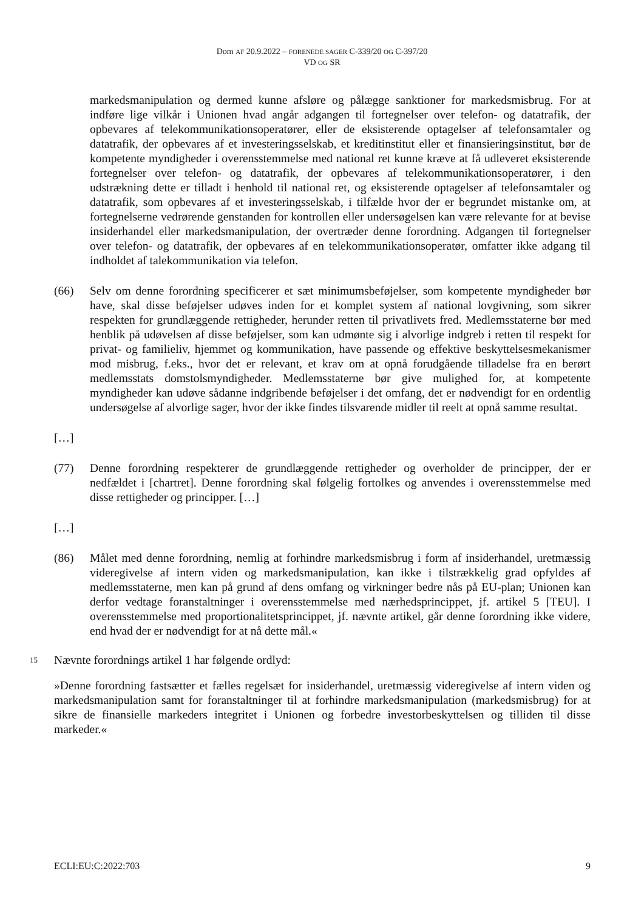Dom AF 20.9.2022 – FORENEDE SAGER C-339/20 OG C-397/20
VD OG SR
markedsmanipulation og dermed kunne afsløre og pålægge sanktioner for markedsmisbrug. For at indføre lige vilkår i Unionen hvad angår adgangen til fortegnelser over telefon- og datatrafik, der opbevares af telekommunikationsoperatører, eller de eksisterende optagelser af telefonsamtaler og datatrafik, der opbevares af et investeringsselskab, et kreditinstitut eller et finansieringsinstitut, bør de kompetente myndigheder i overensstemmelse med national ret kunne kræve at få udleveret eksisterende fortegnelser over telefon- og datatrafik, der opbevares af telekommunikationsoperatører, i den udstrækning dette er tilladt i henhold til national ret, og eksisterende optagelser af telefonsamtaler og datatrafik, som opbevares af et investeringsselskab, i tilfælde hvor der er begrundet mistanke om, at fortegnelserne vedrørende genstanden for kontrollen eller undersøgelsen kan være relevante for at bevise insiderhandel eller markedsmanipulation, der overtræder denne forordning. Adgangen til fortegnelser over telefon- og datatrafik, der opbevares af en telekommunikationsoperatør, omfatter ikke adgang til indholdet af talekommunikation via telefon.
(66) Selv om denne forordning specificerer et sæt minimumsbeføjelser, som kompetente myndigheder bør have, skal disse beføjelser udøves inden for et komplet system af national lovgivning, som sikrer respekten for grundlæggende rettigheder, herunder retten til privatlivets fred. Medlemsstaterne bør med henblik på udøvelsen af disse beføjelser, som kan udmønte sig i alvorlige indgreb i retten til respekt for privat- og familieliv, hjemmet og kommunikation, have passende og effektive beskyttelsesmekanismer mod misbrug, f.eks., hvor det er relevant, et krav om at opnå forudgående tilladelse fra en berørt medlemsstats domstolsmyndigheder. Medlemsstaterne bør give mulighed for, at kompetente myndigheder kan udøve sådanne indgribende beføjelser i det omfang, det er nødvendigt for en ordentlig undersøgelse af alvorlige sager, hvor der ikke findes tilsvarende midler til reelt at opnå samme resultat.
[…]
(77) Denne forordning respekterer de grundlæggende rettigheder og overholder de principper, der er nedfældet i [chartret]. Denne forordning skal følgelig fortolkes og anvendes i overensstemmelse med disse rettigheder og principper. […]
[…]
(86) Målet med denne forordning, nemlig at forhindre markedsmisbrug i form af insiderhandel, uretmæssig videregivelse af intern viden og markedsmanipulation, kan ikke i tilstrækkelig grad opfyldes af medlemsstaterne, men kan på grund af dens omfang og virkninger bedre nås på EU-plan; Unionen kan derfor vedtage foranstaltninger i overensstemmelse med nærhedsprincippet, jf. artikel 5 [TEU]. I overensstemmelse med proportionalitetsprincippet, jf. nævnte artikel, går denne forordning ikke videre, end hvad der er nødvendigt for at nå dette mål.«
15
Nævnte forordnings artikel 1 har følgende ordlyd:
»Denne forordning fastsætter et fælles regelsæt for insiderhandel, uretmæssig videregivelse af intern viden og markedsmanipulation samt for foranstaltninger til at forhindre markedsmanipulation (markedsmisbrug) for at sikre de finansielle markeders integritet i Unionen og forbedre investorbeskyttelsen og tilliden til disse markeder.«
ECLI:EU:C:2022:703 9